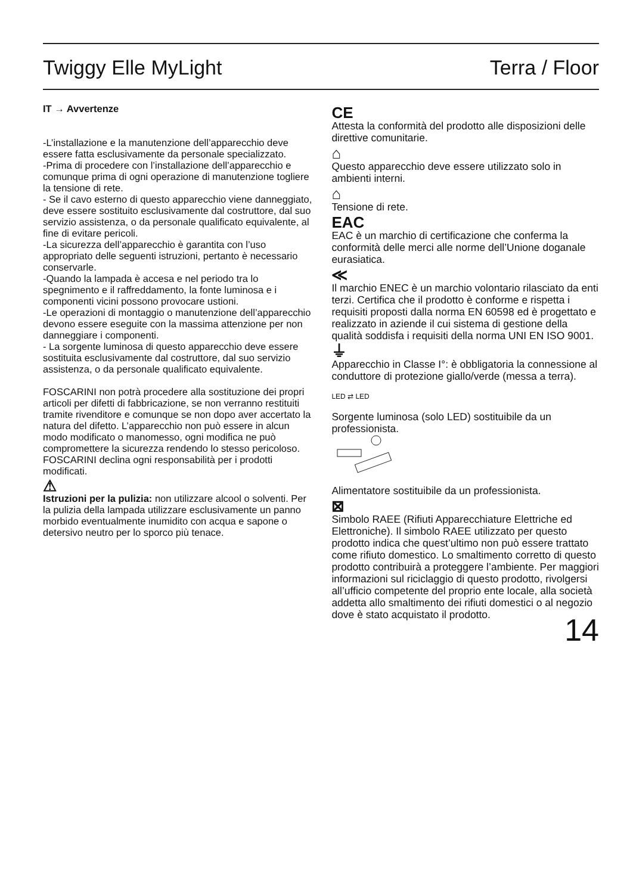Twiggy Elle MyLight Terra / Floor
IT → Avvertenze
-L’installazione e la manutenzione dell’apparecchio deve essere fatta esclusivamente da personale specializzato.
-Prima di procedere con l’installazione dell’apparecchio e comunque prima di ogni operazione di manutenzione togliere la tensione di rete.
- Se il cavo esterno di questo apparecchio viene danneggiato, deve essere sostituito esclusivamente dal costruttore, dal suo servizio assistenza, o da personale qualificato equivalente, al fine di evitare pericoli.
-La sicurezza dell’apparecchio è garantita con l’uso appropriato delle seguenti istruzioni, pertanto è necessario conservarle.
-Quando la lampada è accesa e nel periodo tra lo spegnimento e il raffreddamento, la fonte luminosa e i componenti vicini possono provocare ustioni.
-Le operazioni di montaggio o manutenzione dell’apparecchio devono essere eseguite con la massima attenzione per non danneggiare i componenti.
- La sorgente luminosa di questo apparecchio deve essere sostituita esclusivamente dal costruttore, dal suo servizio assistenza, o da personale qualificato equivalente.
FOSCARINI non potrà procedere alla sostituzione dei propri articoli per difetti di fabbricazione, se non verranno restituiti tramite rivenditore e comunque se non dopo aver accertato la natura del difetto. L’apparecchio non può essere in alcun modo modificato o manomesso, ogni modifica ne può compromettere la sicurezza rendendo lo stesso pericoloso.
FOSCARINI declina ogni responsabilità per i prodotti modificati.
⚠
Istruzioni per la pulizia: non utilizzare alcool o solventi. Per la pulizia della lampada utilizzare esclusivamente un panno morbido eventualmente inumidito con acqua e sapone o detersivo neutro per lo sporco più tenace.
CE
Attesta la conformità del prodotto alle disposizioni delle direttive comunitarie.
⌂
Questo apparecchio deve essere utilizzato solo in ambienti interni.
⌂
Tensione di rete.
EAC
EAC è un marchio di certificazione che conferma la conformità delle merci alle norme dell’Unione doganale eurasiatica.
≪
Il marchio ENEC è un marchio volontario rilasciato da enti terzi. Certifica che il prodotto è conforme e rispetta i requisiti proposti dalla norma EN 60598 ed è progettato e realizzato in aziende il cui sistema di gestione della qualità soddisfa i requisiti della norma UNI EN ISO 9001.
⏚
Apparecchio in Classe I°: è obbligatoria la connessione al conduttore di protezione giallo/verde (messa a terra).
LED ⇄ LED
Sorgente luminosa (solo LED) sostituibile da un professionista.
Alimentatore sostituibile da un professionista.
⊠
Simbolo RAEE (Rifiuti Apparecchiature Elettriche ed Elettroniche). Il simbolo RAEE utilizzato per questo prodotto indica che quest’ultimo non può essere trattato come rifiuto domestico. Lo smaltimento corretto di questo prodotto contribuirà a proteggere l’ambiente. Per maggiori informazioni sul riciclaggio di questo prodotto, rivolgersi all’ufficio competente del proprio ente locale, alla società addetta allo smaltimento dei rifiuti domestici o al negozio dove è stato acquistato il prodotto.
14